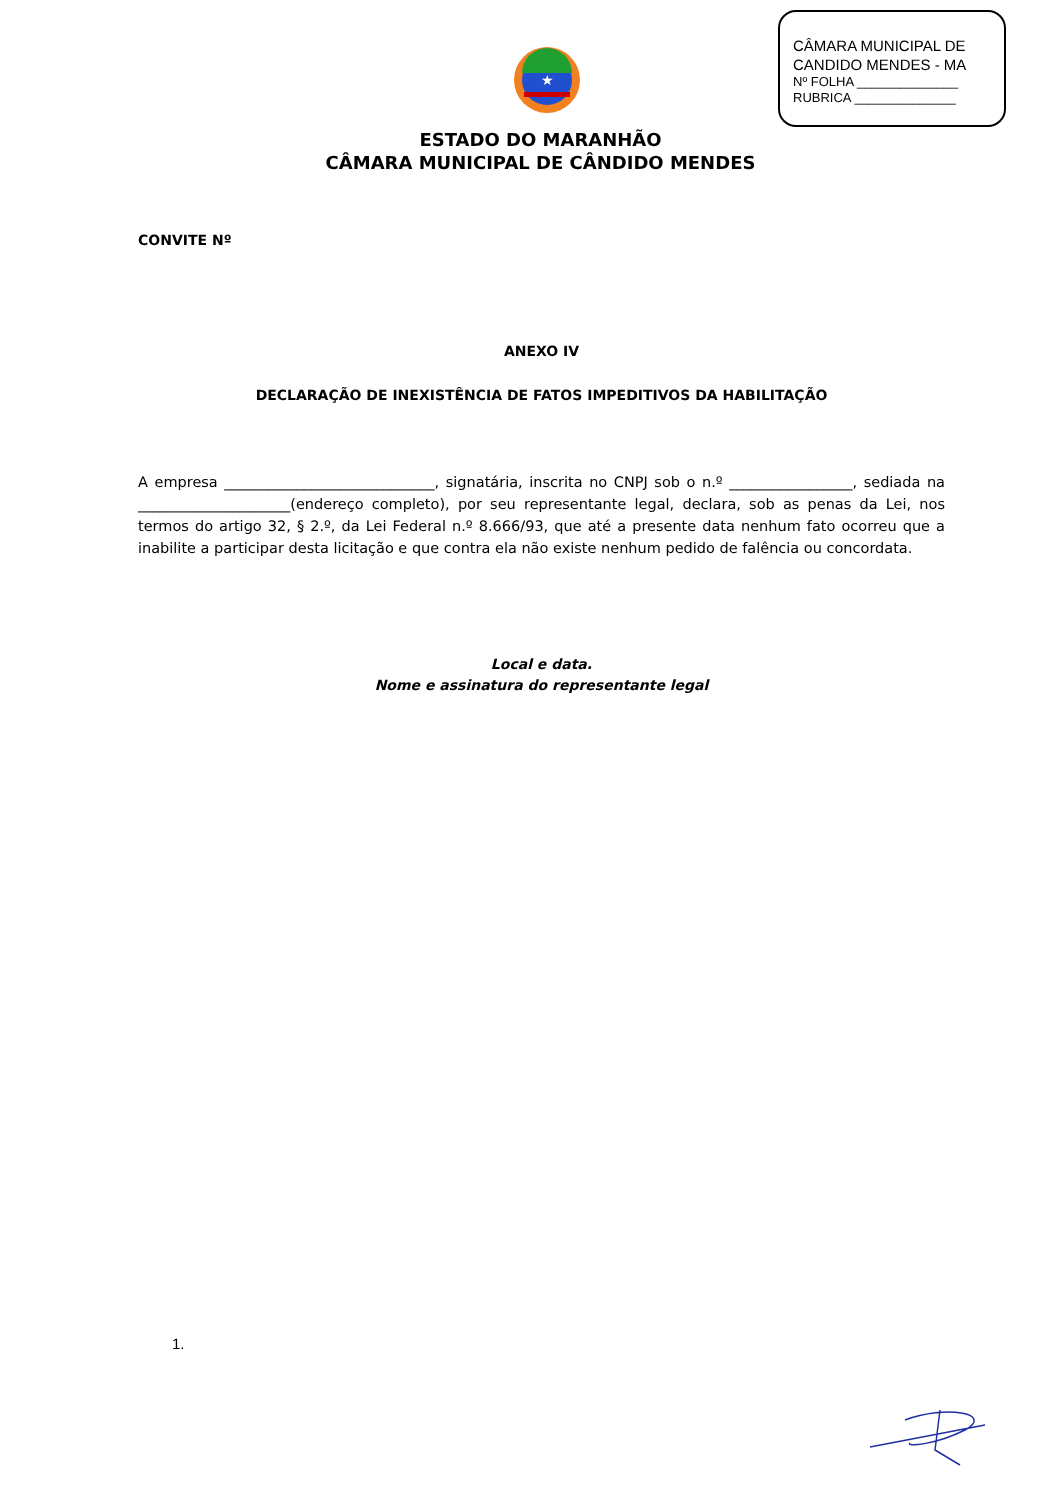CÂMARA MUNICIPAL DE
CANDIDO MENDES - MA
Nº FOLHA ______________
RUBRICA ______________
★
ESTADO DO MARANHÃO
CÂMARA MUNICIPAL DE CÂNDIDO MENDES
CONVITE Nº
ANEXO IV
DECLARAÇÃO DE INEXISTÊNCIA DE FATOS IMPEDITIVOS DA HABILITAÇÃO
A empresa _____________________________, signatária, inscrita no CNPJ sob o n.º _________________, sediada na _____________________(endereço completo), por seu representante legal, declara, sob as penas da Lei, nos termos do artigo 32, § 2.º, da Lei Federal n.º 8.666/93, que até a presente data nenhum fato ocorreu que a inabilite a participar desta licitação e que contra ela não existe nenhum pedido de falência ou concordata.
Local e data.
Nome e assinatura do representante legal
1.